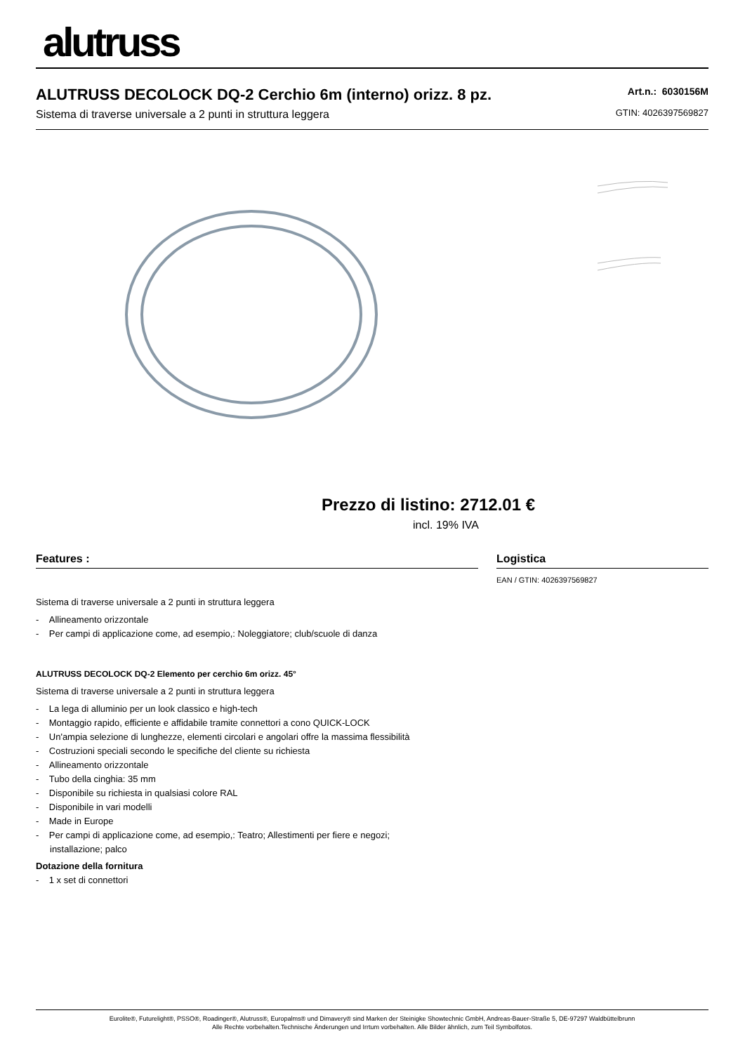alutruss
ALUTRUSS DECOLOCK DQ-2 Cerchio 6m (interno) orizz. 8 pz.
Sistema di traverse universale a 2 punti in struttura leggera
Art.n.: 6030156M
GTIN: 4026397569827
Prezzo di listino: 2712.01 €
incl. 19% IVA
Features :
Sistema di traverse universale a 2 punti in struttura leggera
- Allineamento orizzontale
- Per campi di applicazione come, ad esempio,: Noleggiatore; club/scuole di danza
ALUTRUSS DECOLOCK DQ-2 Elemento per cerchio 6m orizz. 45°
Sistema di traverse universale a 2 punti in struttura leggera
- La lega di alluminio per un look classico e high-tech
- Montaggio rapido, efficiente e affidabile tramite connettori a cono QUICK-LOCK
- Un'ampia selezione di lunghezze, elementi circolari e angolari offre la massima flessibilità
- Costruzioni speciali secondo le specifiche del cliente su richiesta
- Allineamento orizzontale
- Tubo della cinghia: 35 mm
- Disponibile su richiesta in qualsiasi colore RAL
- Disponibile in vari modelli
- Made in Europe
- Per campi di applicazione come, ad esempio,: Teatro; Allestimenti per fiere e negozi;
installazione; palco
Dotazione della fornitura
- 1 x set di connettori
Logistica
EAN / GTIN: 4026397569827
Eurolite®, Futurelight®, PSSO®, Roadinger®, Alutruss®, Europalms® und Dimavery® sind Marken der Steinigke Showtechnic GmbH, Andreas-Bauer-Straße 5, DE-97297 Waldbüttelbrunn
Alle Rechte vorbehalten.Technische Änderungen und Irrtum vorbehalten. Alle Bilder ähnlich, zum Teil Symbolfotos.